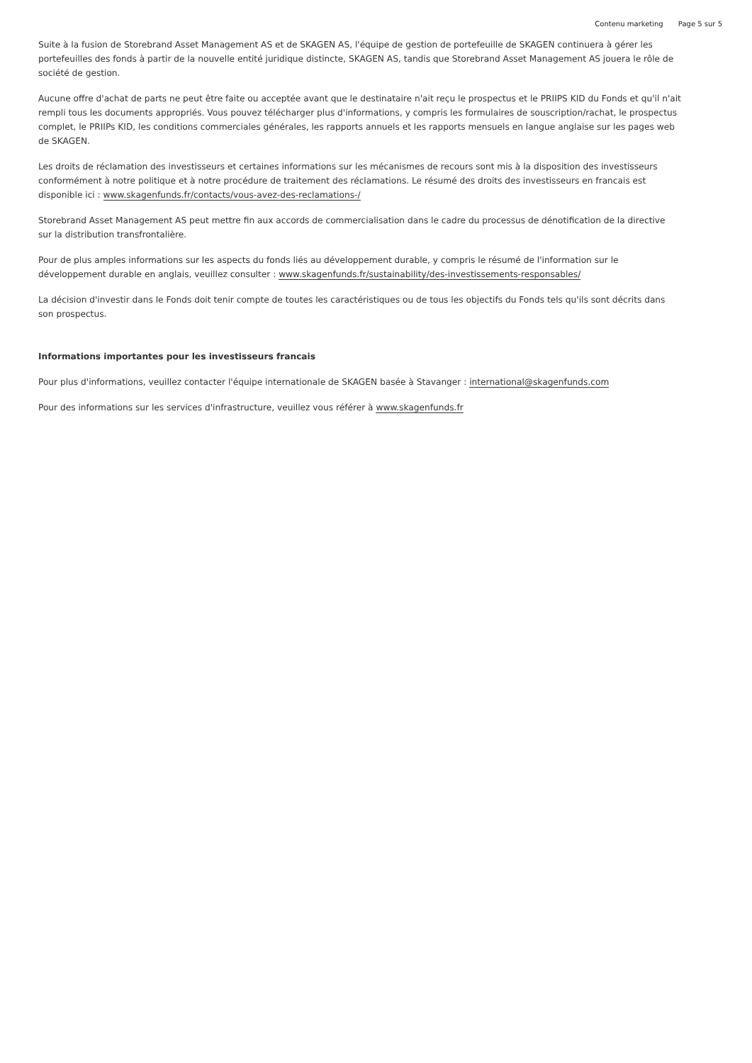Contenu marketing Page 5 sur 5
Suite à la fusion de Storebrand Asset Management AS et de SKAGEN AS, l'équipe de gestion de portefeuille de SKAGEN continuera à gérer les portefeuilles des fonds à partir de la nouvelle entité juridique distincte, SKAGEN AS, tandis que Storebrand Asset Management AS jouera le rôle de société de gestion.
Aucune offre d'achat de parts ne peut être faite ou acceptée avant que le destinataire n'ait reçu le prospectus et le PRIIPS KID du Fonds et qu'il n'ait rempli tous les documents appropriés. Vous pouvez télécharger plus d'informations, y compris les formulaires de souscription/rachat, le prospectus complet, le PRIIPs KID, les conditions commerciales générales, les rapports annuels et les rapports mensuels en langue anglaise sur les pages web de SKAGEN.
Les droits de réclamation des investisseurs et certaines informations sur les mécanismes de recours sont mis à la disposition des investisseurs conformément à notre politique et à notre procédure de traitement des réclamations. Le résumé des droits des investisseurs en francais est disponible ici : www.skagenfunds.fr/contacts/vous-avez-des-reclamations-/
Storebrand Asset Management AS peut mettre fin aux accords de commercialisation dans le cadre du processus de dénotification de la directive sur la distribution transfrontalière.
Pour de plus amples informations sur les aspects du fonds liés au développement durable, y compris le résumé de l'information sur le développement durable en anglais, veuillez consulter : www.skagenfunds.fr/sustainability/des-investissements-responsables/
La décision d'investir dans le Fonds doit tenir compte de toutes les caractéristiques ou de tous les objectifs du Fonds tels qu'ils sont décrits dans son prospectus.
Informations importantes pour les investisseurs francais
Pour plus d'informations, veuillez contacter l'équipe internationale de SKAGEN basée à Stavanger : international@skagenfunds.com
Pour des informations sur les services d'infrastructure, veuillez vous référer à www.skagenfunds.fr